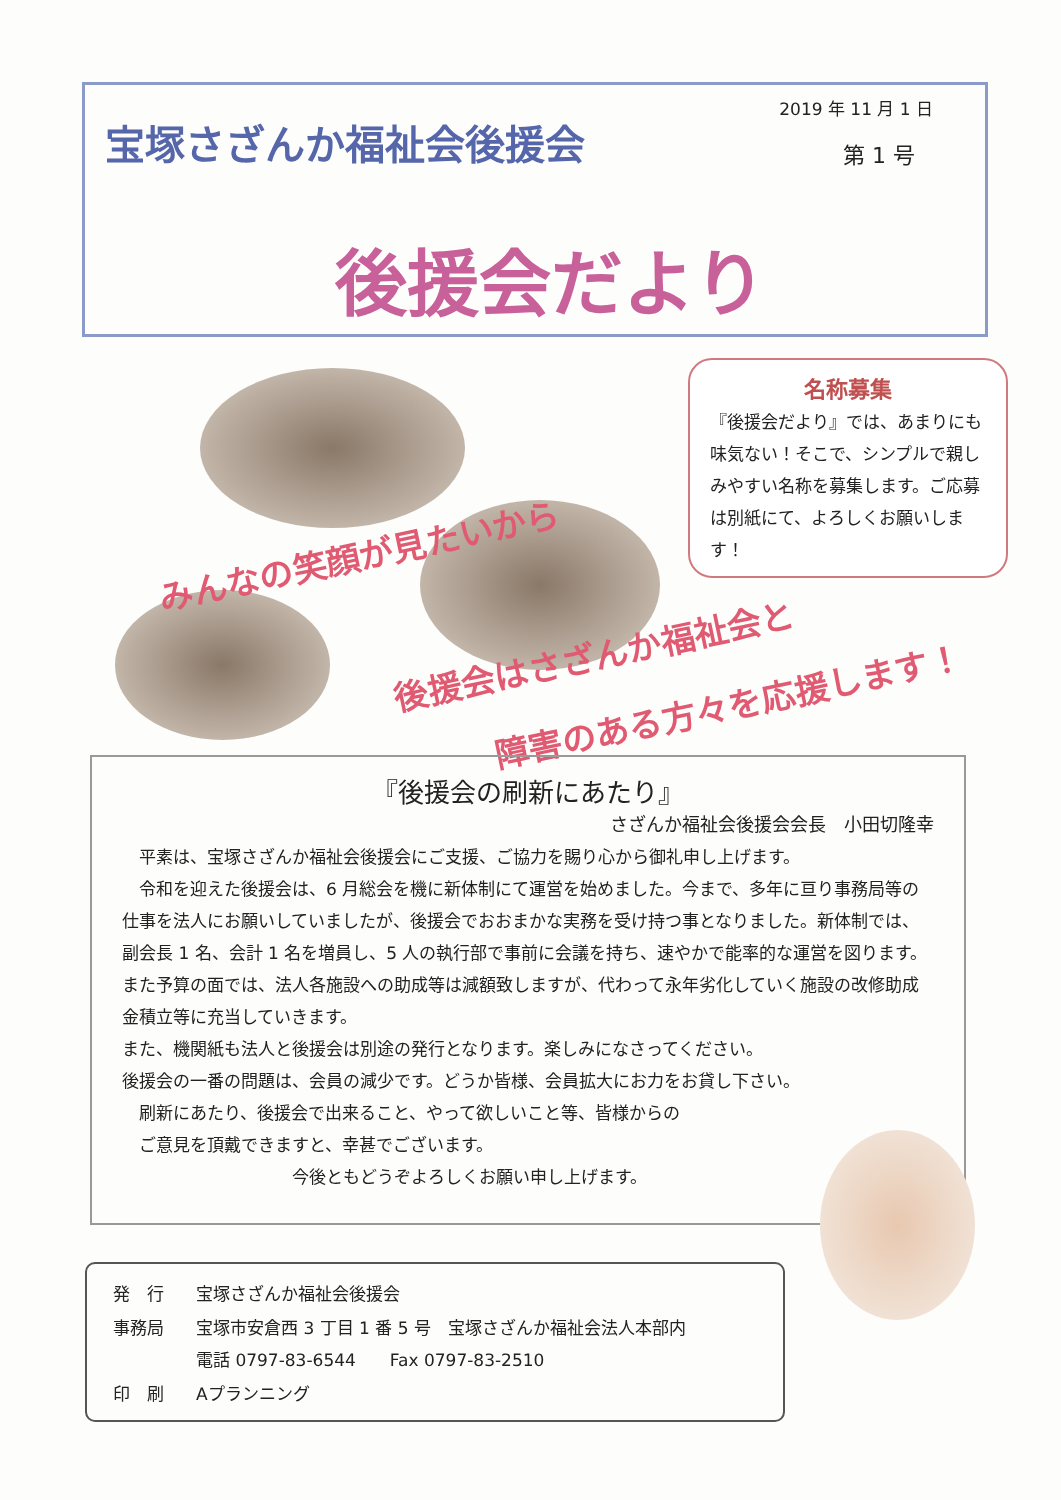宝塚さざんか福祉会後援会
2019 年 11 月 1 日
第 1 号
後援会だより
名称募集
『後援会だより』では、あまりにも味気ない！そこで、シンプルで親しみやすい名称を募集します。ご応募は別紙にて、よろしくお願いします！
みんなの笑顔が見たいから
後援会はさざんか福祉会と
障害のある方々を応援します！
『後援会の刷新にあたり』
さざんか福祉会後援会会長　小田切隆幸
　平素は、宝塚さざんか福祉会後援会にご支援、ご協力を賜り心から御礼申し上げます。
　令和を迎えた後援会は、6 月総会を機に新体制にて運営を始めました。今まで、多年に亘り事務局等の仕事を法人にお願いしていましたが、後援会でおおまかな実務を受け持つ事となりました。新体制では、副会長 1 名、会計 1 名を増員し、5 人の執行部で事前に会議を持ち、速やかで能率的な運営を図ります。また予算の面では、法人各施設への助成等は減額致しますが、代わって永年劣化していく施設の改修助成金積立等に充当していきます。
また、機関紙も法人と後援会は別途の発行となります。楽しみになさってください。
後援会の一番の問題は、会員の減少です。どうか皆様、会員拡大にお力をお貸し下さい。
　刷新にあたり、後援会で出来ること、やって欲しいこと等、皆様からの
　ご意見を頂戴できますと、幸甚でございます。
今後ともどうぞよろしくお願い申し上げます。
| 発 行 | 宝塚さざんか福祉会後援会 |
| 事務局 | 宝塚市安倉西 3 丁目 1 番 5 号 宝塚さざんか福祉会法人本部内 電話 0797-83-6544 Fax 0797-83-2510 |
| 印 刷 | Aプランニング |